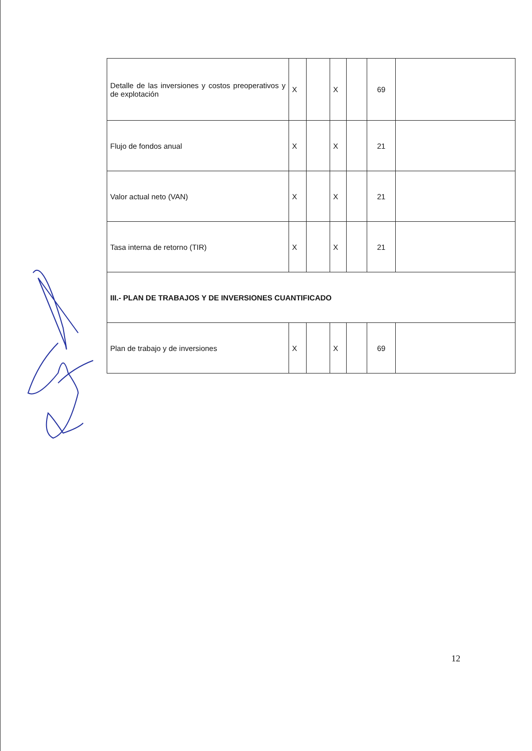| Detalle de las inversiones y costos preoperativos y de explotación | X | | X | | 69 | |
| Flujo de fondos anual | X | | X | | 21 | |
| Valor actual neto (VAN) | X | | X | | 21 | |
| Tasa interna de retorno (TIR) | X | | X | | 21 | |
| III.- PLAN DE TRABAJOS Y DE INVERSIONES CUANTIFICADO | | | | | | |
| Plan de trabajo y de inversiones | X | | X | | 69 | |
12